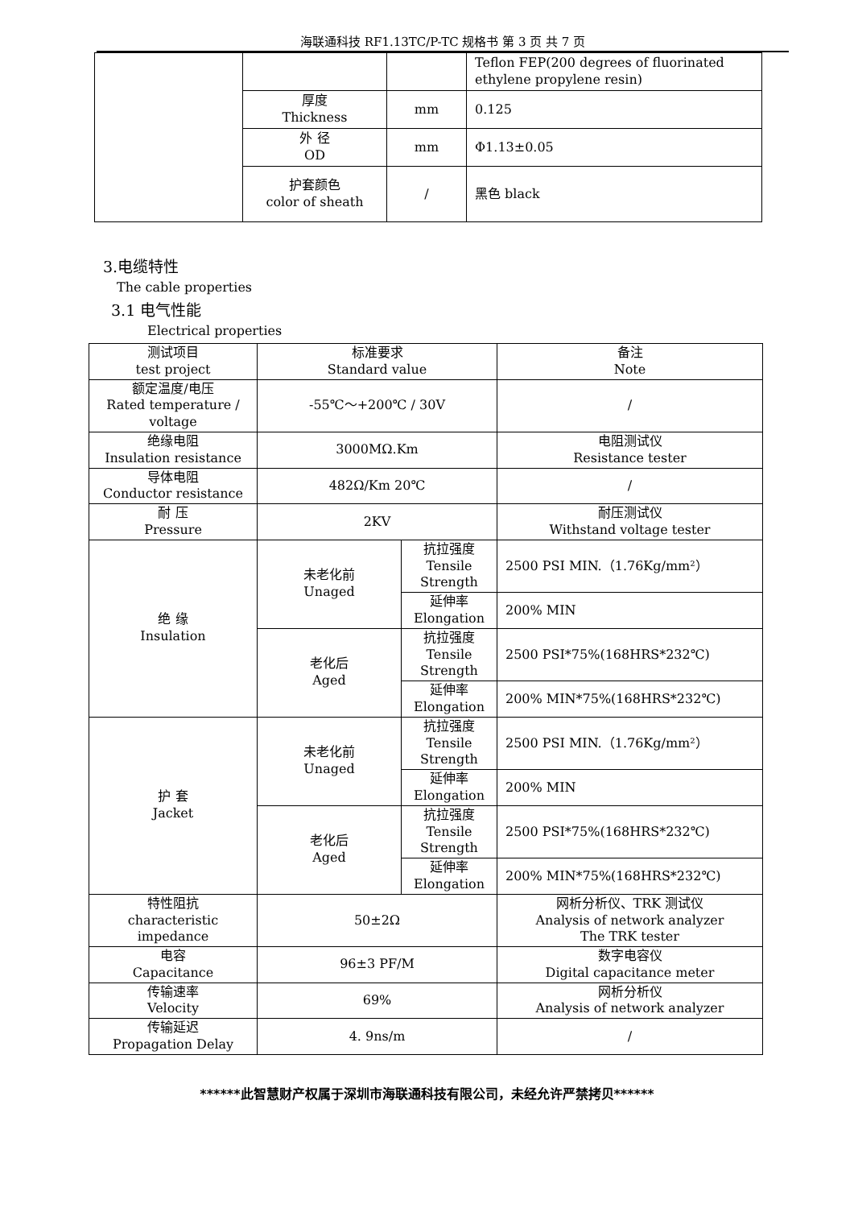海联通科技 RF1.13TC/P-TC 规格书 第 3 页 共 7 页
| | | | Teflon FEP(200 degrees of fluorinated ethylene propylene resin) |
| | 厚度 Thickness | mm | 0.125 |
| | 外 径 OD | mm | Φ1.13±0.05 |
| | 护套颜色 color of sheath | / | 黑色 black |
3.电缆特性
The cable properties
3.1 电气性能
Electrical properties
| 测试项目 test project | 标准要求 Standard value | | | 备注 Note |
| --- | --- | --- | --- | --- |
| 额定温度/电压 Rated temperature / voltage | -55℃～+200℃ / 30V | | | / |
| 绝缘电阻 Insulation resistance | 3000MΩ.Km | | | 电阻测试仪 Resistance tester |
| 导体电阻 Conductor resistance | 482Ω/Km 20℃ | | | / |
| 耐 压 Pressure | 2KV | | | 耐压测试仪 Withstand voltage tester |
| 绝 缘 Insulation | 未老化前 Unaged | 抗拉强度 Tensile Strength | 2500 PSI MIN.（1.76Kg/mm²） | |
| | | 延伸率 Elongation | 200% MIN | |
| | 老化后 Aged | 抗拉强度 Tensile Strength | 2500 PSI*75%(168HRS*232℃) | |
| | | 延伸率 Elongation | 200% MIN*75%(168HRS*232℃) | |
| 护 套 Jacket | 未老化前 Unaged | 抗拉强度 Tensile Strength | 2500 PSI MIN.（1.76Kg/mm²） | |
| | | 延伸率 Elongation | 200% MIN | |
| | 老化后 Aged | 抗拉强度 Tensile Strength | 2500 PSI*75%(168HRS*232℃) | |
| | | 延伸率 Elongation | 200% MIN*75%(168HRS*232℃) | |
| 特性阻抗 characteristic impedance | 50±2Ω | | | 网析分析仪、TRK 测试仪 Analysis of network analyzer The TRK tester |
| 电容 Capacitance | 96±3 PF/M | | | 数字电容仪 Digital capacitance meter |
| 传输速率 Velocity | 69% | | | 网析分析仪 Analysis of network analyzer |
| 传输延迟 Propagation Delay | 4. 9ns/m | | | / |
******此智慧财产权属于深圳市海联通科技有限公司，未经允许严禁拷贝******